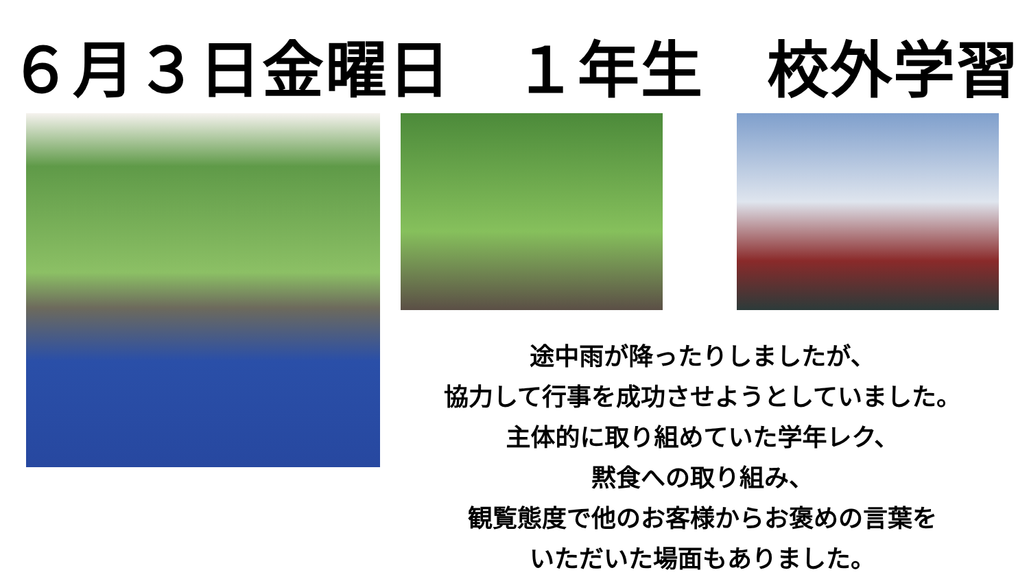６月３日金曜日　１年生　校外学習
途中雨が降ったりしましたが、
協力して行事を成功させようとしていました。
主体的に取り組めていた学年レク、
黙食への取り組み、
観覧態度で他のお客様からお褒めの言葉を
いただいた場面もありました。